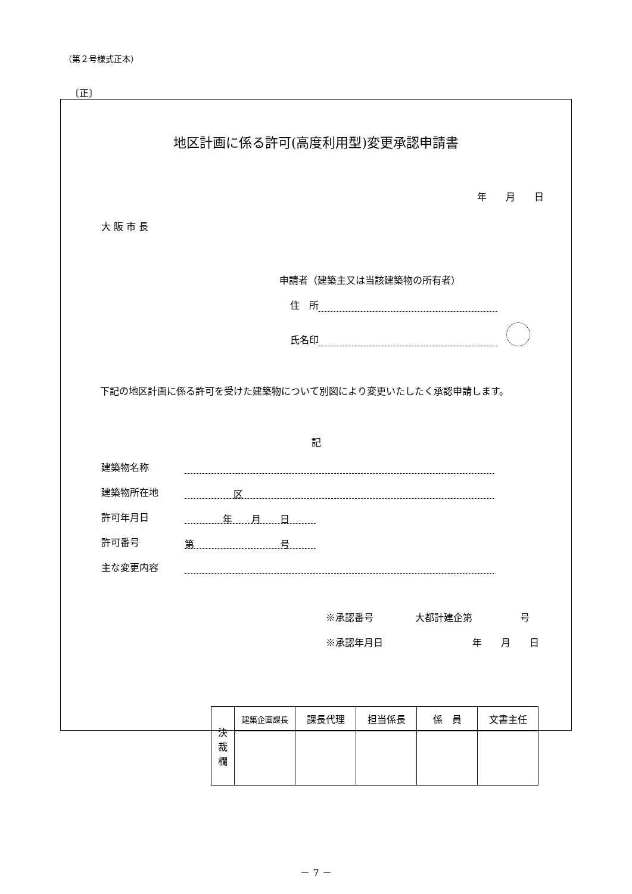（第２号様式正本）
〔正〕
地区計画に係る許可(高度利用型)変更承認申請書
年　　月　　日
大 阪 市 長
申請者（建築主又は当該建築物の所有者）
住　所
氏名印
下記の地区計画に係る許可を受けた建築物について別図により変更いたしたく承認申請します。
記
建築物名称
建築物所在地 区
許可年月日　　　　年　　月　　日
許可番号 第　　　　　　　　　号
主な変更内容
※承認番号 大都計建企第　　　　　号
※承認年月日　　　　　　年　　月　　日
| 決 裁 欄 | 建築企画課長 | 課長代理 | 担当係長 | 係 員 | 文書主任 |
－ 7 －